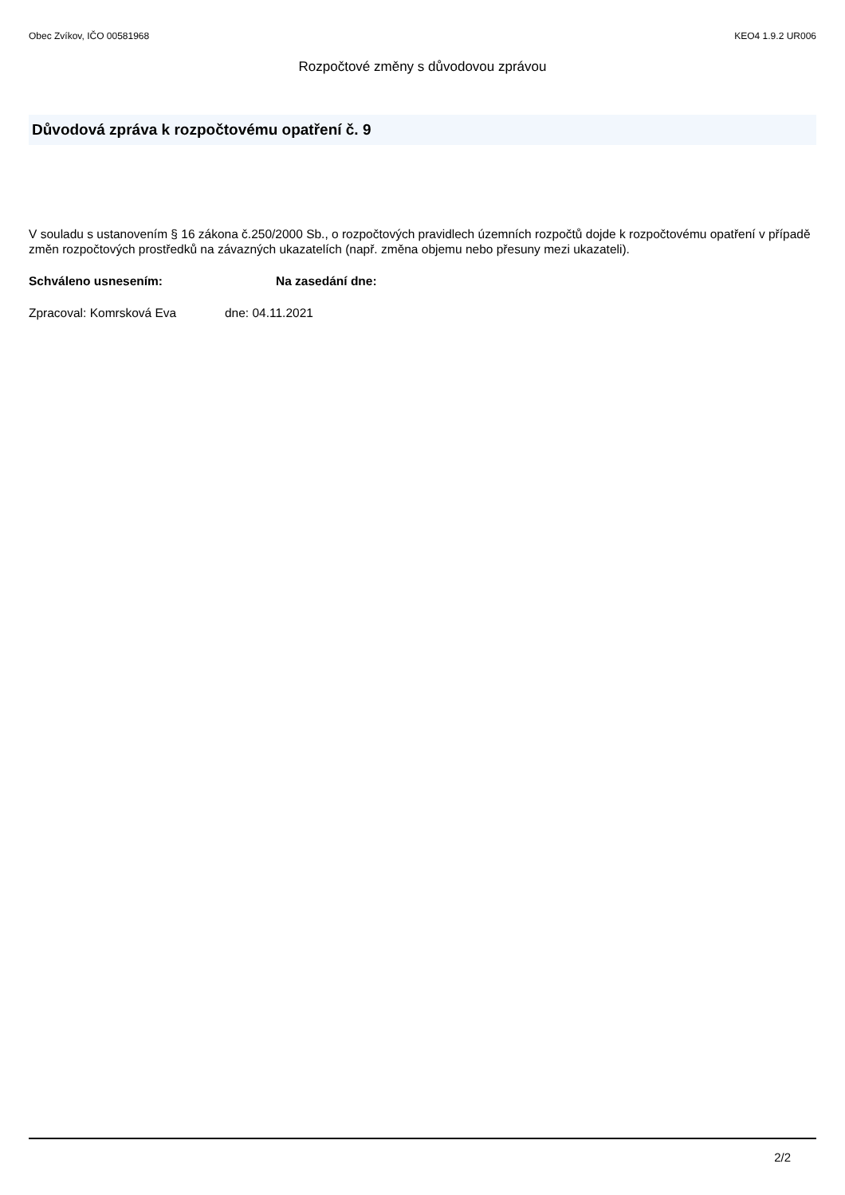Obec Zvíkov, IČO 00581968 KEO4 1.9.2 UR006
Rozpočtové změny s důvodovou zprávou
Důvodová zpráva k rozpočtovému opatření č. 9
V souladu s ustanovením § 16 zákona č.250/2000 Sb., o rozpočtových pravidlech územních rozpočtů dojde k rozpočtovému opatření v případě změn rozpočtových prostředků na závazných ukazatelích (např. změna objemu nebo přesuny mezi ukazateli).
Schváleno usnesením: Na zasedání dne:
Zpracoval: Komrsková Eva dne: 04.11.2021
2/2